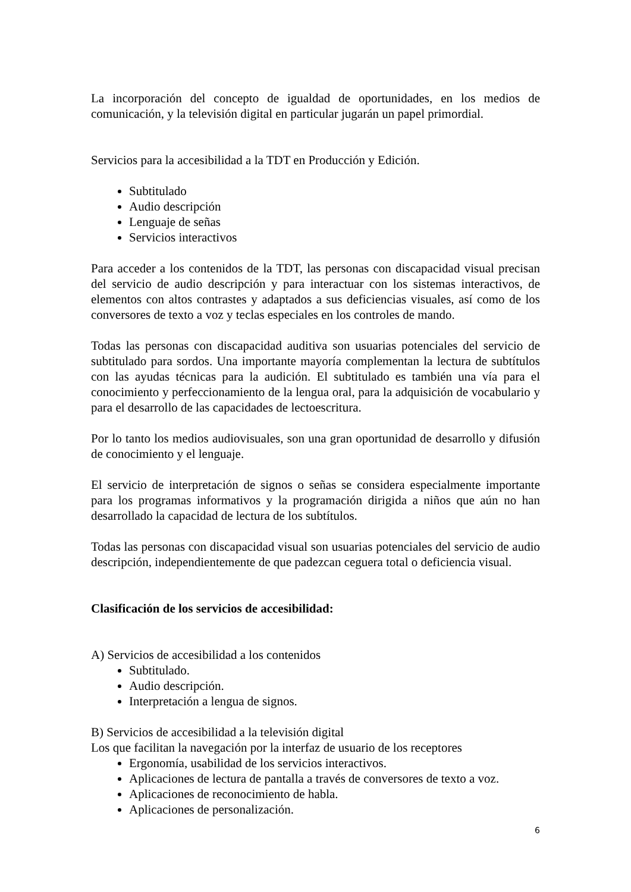La incorporación del concepto de igualdad de oportunidades, en los medios de comunicación, y la televisión digital en particular jugarán un papel primordial.
Servicios para la accesibilidad a la TDT en Producción y Edición.
Subtitulado
Audio descripción
Lenguaje de señas
Servicios interactivos
Para acceder a los contenidos de la TDT, las personas con discapacidad visual precisan del servicio de audio descripción y para interactuar con los sistemas interactivos, de elementos con altos contrastes y adaptados a sus deficiencias visuales, así como de los conversores de texto a voz y teclas especiales en los controles de mando.
Todas las personas con discapacidad auditiva son usuarias potenciales del servicio de subtitulado para sordos. Una importante mayoría complementan la lectura de subtítulos con las ayudas técnicas para la audición. El subtitulado es también una vía para el conocimiento y perfeccionamiento de la lengua oral, para la adquisición de vocabulario y para el desarrollo de las capacidades de lectoescritura.
Por lo tanto los medios audiovisuales, son una gran oportunidad de desarrollo y difusión de conocimiento y el lenguaje.
El servicio de interpretación de signos o señas se considera especialmente importante para los programas informativos y la programación dirigida a niños que aún no han desarrollado la capacidad de lectura de los subtítulos.
Todas las personas con discapacidad visual son usuarias potenciales del servicio de audio descripción, independientemente de que padezcan ceguera total o deficiencia visual.
Clasificación de los servicios de accesibilidad:
A) Servicios de accesibilidad a los contenidos
Subtitulado.
Audio descripción.
Interpretación a lengua de signos.
B) Servicios de accesibilidad a la televisión digital
Los que facilitan la navegación por la interfaz de usuario de los receptores
Ergonomía, usabilidad de los servicios interactivos.
Aplicaciones de lectura de pantalla a través de conversores de texto a voz.
Aplicaciones de reconocimiento de habla.
Aplicaciones de personalización.
6